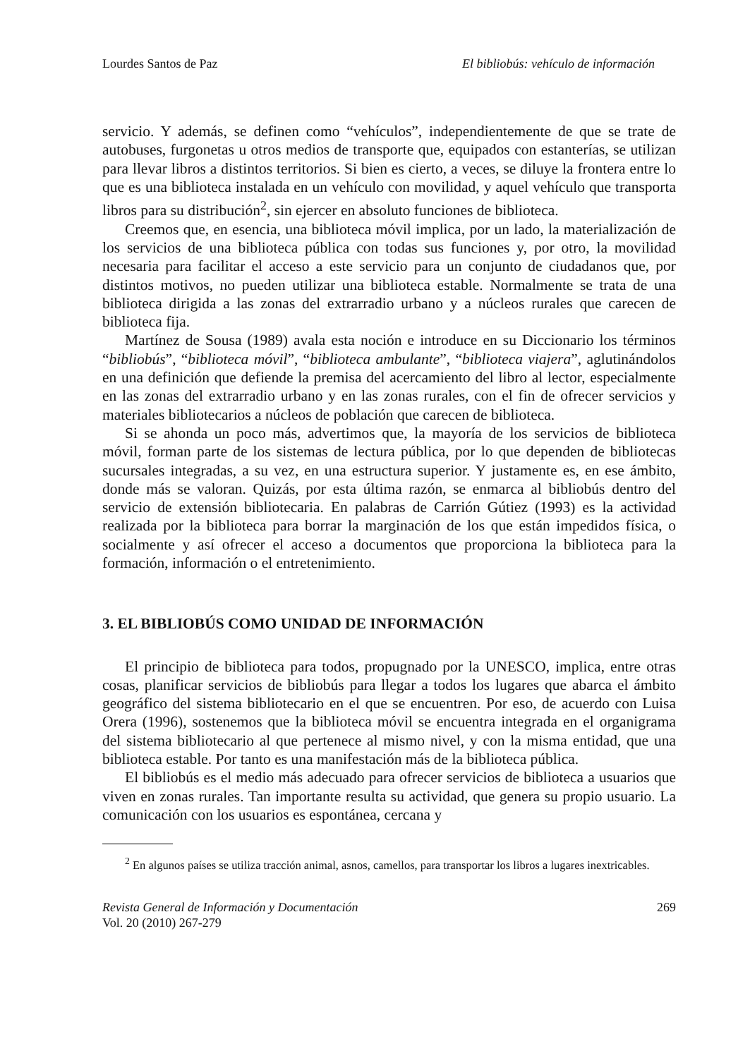Lourdes Santos de Paz El bibliobús: vehículo de información
servicio. Y además, se definen como “vehículos”, independientemente de que se trate de autobuses, furgonetas u otros medios de transporte que, equipados con estanterías, se utilizan para llevar libros a distintos territorios. Si bien es cierto, a veces, se diluye la frontera entre lo que es una biblioteca instalada en un vehículo con movilidad, y aquel vehículo que transporta libros para su distribución<sup>2</sup>, sin ejercer en absoluto funciones de biblioteca.
Creemos que, en esencia, una biblioteca móvil implica, por un lado, la materialización de los servicios de una biblioteca pública con todas sus funciones y, por otro, la movilidad necesaria para facilitar el acceso a este servicio para un conjunto de ciudadanos que, por distintos motivos, no pueden utilizar una biblioteca estable. Normalmente se trata de una biblioteca dirigida a las zonas del extrarradio urbano y a núcleos rurales que carecen de biblioteca fija.
Martínez de Sousa (1989) avala esta noción e introduce en su Diccionario los términos “bibliobús”, “biblioteca móvil”, “biblioteca ambulante”, “biblioteca viajera”, aglutinándolos en una definición que defiende la premisa del acercamiento del libro al lector, especialmente en las zonas del extrarradio urbano y en las zonas rurales, con el fin de ofrecer servicios y materiales bibliotecarios a núcleos de población que carecen de biblioteca.
Si se ahonda un poco más, advertimos que, la mayoría de los servicios de biblioteca móvil, forman parte de los sistemas de lectura pública, por lo que dependen de bibliotecas sucursales integradas, a su vez, en una estructura superior. Y justamente es, en ese ámbito, donde más se valoran. Quizás, por esta última razón, se enmarca al bibliobús dentro del servicio de extensión bibliotecaria. En palabras de Carrión Gútiez (1993) es la actividad realizada por la biblioteca para borrar la marginación de los que están impedidos física, o socialmente y así ofrecer el acceso a documentos que proporciona la biblioteca para la formación, información o el entretenimiento.
3. EL BIBLIOBÚS COMO UNIDAD DE INFORMACIÓN
El principio de biblioteca para todos, propugnado por la UNESCO, implica, entre otras cosas, planificar servicios de bibliobús para llegar a todos los lugares que abarca el ámbito geográfico del sistema bibliotecario en el que se encuentren. Por eso, de acuerdo con Luisa Orera (1996), sostenemos que la biblioteca móvil se encuentra integrada en el organigrama del sistema bibliotecario al que pertenece al mismo nivel, y con la misma entidad, que una biblioteca estable. Por tanto es una manifestación más de la biblioteca pública.
El bibliobús es el medio más adecuado para ofrecer servicios de biblioteca a usuarios que viven en zonas rurales. Tan importante resulta su actividad, que genera su propio usuario. La comunicación con los usuarios es espontánea, cercana y
<sup>2</sup> En algunos países se utiliza tracción animal, asnos, camellos, para transportar los libros a lugares inextricables.
Revista General de Información y Documentación
Vol. 20 (2010) 267-279 269